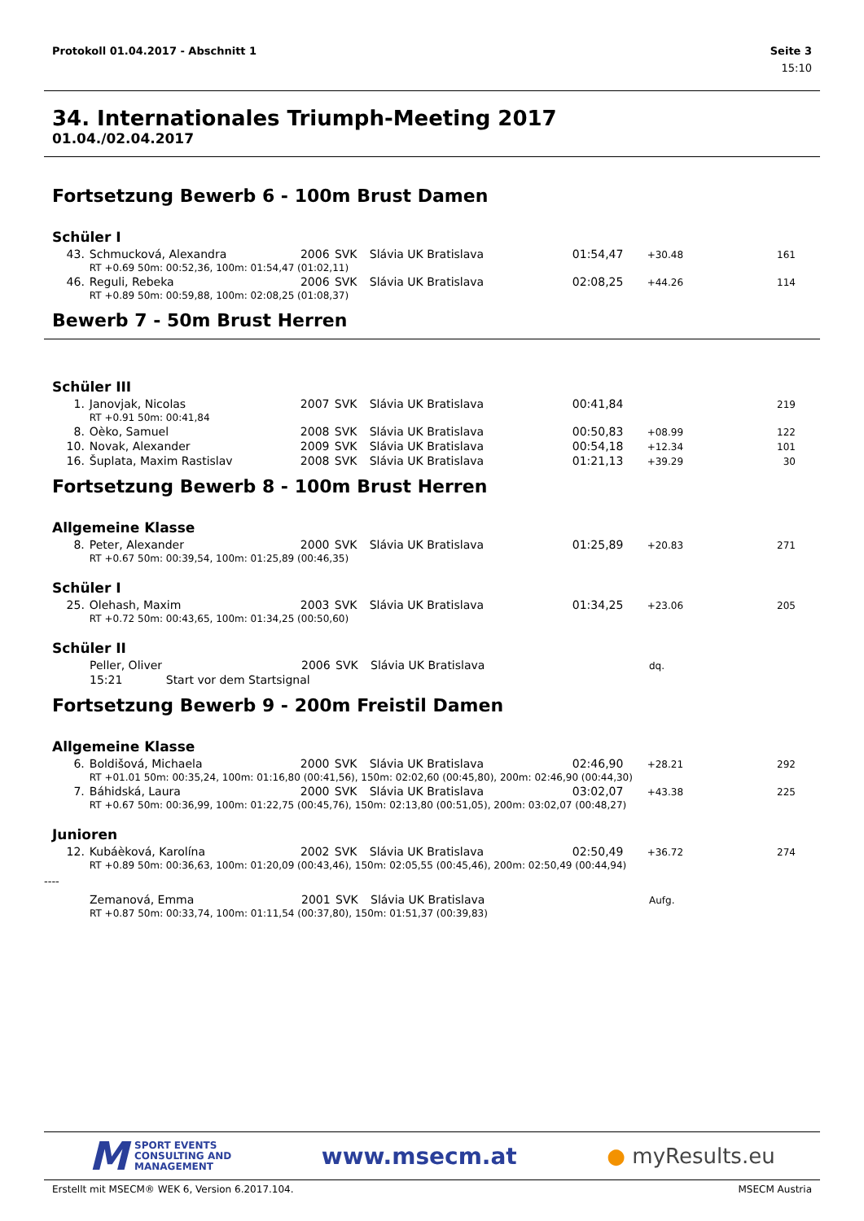Protokoll 01.04.2017 - Abschnitt 1 Seite 3
15:10
34. Internationales Triumph-Meeting 2017
01.04./02.04.2017
Fortsetzung Bewerb 6 - 100m Brust Damen
Schüler I
| 43. | Schmucková, Alexandra | 2006 | SVK | Slávia UK Bratislava | 01:54,47 | +30.48 | 161 |
| | RT +0.69 50m: 00:52,36, 100m: 01:54,47 (01:02,11) | | | | | | |
| 46. | Reguli, Rebeka | 2006 | SVK | Slávia UK Bratislava | 02:08,25 | +44.26 | 114 |
| | RT +0.89 50m: 00:59,88, 100m: 02:08,25 (01:08,37) | | | | | | |
Bewerb 7 - 50m Brust Herren
Schüler III
| 1. | Janovjak, Nicolas | 2007 | SVK | Slávia UK Bratislava | 00:41,84 | | 219 |
| | RT +0.91 50m: 00:41,84 | | | | | | |
| 8. | Oèko, Samuel | 2008 | SVK | Slávia UK Bratislava | 00:50,83 | +08.99 | 122 |
| 10. | Novak, Alexander | 2009 | SVK | Slávia UK Bratislava | 00:54,18 | +12.34 | 101 |
| 16. | Šuplata, Maxim Rastislav | 2008 | SVK | Slávia UK Bratislava | 01:21,13 | +39.29 | 30 |
Fortsetzung Bewerb 8 - 100m Brust Herren
Allgemeine Klasse
| 8. | Peter, Alexander | 2000 | SVK | Slávia UK Bratislava | 01:25,89 | +20.83 | 271 |
| | RT +0.67 50m: 00:39,54, 100m: 01:25,89 (00:46,35) | | | | | | |
Schüler I
| 25. | Olehash, Maxim | 2003 | SVK | Slávia UK Bratislava | 01:34,25 | +23.06 | 205 |
| | RT +0.72 50m: 00:43,65, 100m: 01:34,25 (00:50,60) | | | | | | |
Schüler II
| | Peller, Oliver | 2006 | SVK | Slávia UK Bratislava | | dq. | |
| | 15:21 Start vor dem Startsignal | | | | | | |
Fortsetzung Bewerb 9 - 200m Freistil Damen
Allgemeine Klasse
| 6. | Boldišová, Michaela | 2000 | SVK | Slávia UK Bratislava | 02:46,90 | +28.21 | 292 |
| | RT +01.01 50m: 00:35,24, 100m: 01:16,80 (00:41,56), 150m: 02:02,60 (00:45,80), 200m: 02:46,90 (00:44,30) | | | | | | |
| 7. | Báhidská, Laura | 2000 | SVK | Slávia UK Bratislava | 03:02,07 | +43.38 | 225 |
| | RT +0.67 50m: 00:36,99, 100m: 01:22,75 (00:45,76), 150m: 02:13,80 (00:51,05), 200m: 03:02,07 (00:48,27) | | | | | | |
Junioren
| 12. | Kubáèková, Karolína | 2002 | SVK | Slávia UK Bratislava | 02:50,49 | +36.72 | 274 |
| | RT +0.89 50m: 00:36,63, 100m: 01:20,09 (00:43,46), 150m: 02:05,55 (00:45,46), 200m: 02:50,49 (00:44,94) | | | | | | |
----
| | Zemanová, Emma | 2001 | SVK | Slávia UK Bratislava | | Aufg. | |
| | RT +0.87 50m: 00:33,74, 100m: 01:11,54 (00:37,80), 150m: 01:51,37 (00:39,83) | | | | | | |
M SPORT EVENTS
CONSULTING AND
MANAGEMENT
www.msecm.at ● myResults.eu
Erstellt mit MSECM® WEK 6, Version 6.2017.104. MSECM Austria